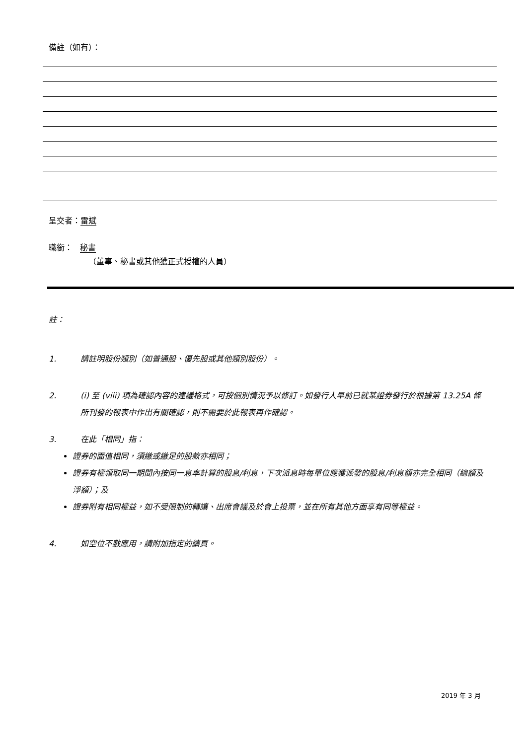備註（如有）：
呈交者：雷斌
職銜： 秘書
（董事、秘書或其他獲正式授權的人員）
註：
1. 請註明股份類別（如普通股、優先股或其他類別股份）。
2. (i) 至 (viii) 項為確認內容的建議格式，可按個別情況予以修訂。如發行人早前已就某證券發行於根據第 13.25A 條所刊發的報表中作出有關確認，則不需要於此報表再作確認。
3. 在此「相同」指：
證券的面值相同，須繳或繳足的股款亦相同；
證券有權領取同一期間內按同一息率計算的股息/利息，下次派息時每單位應獲派發的股息/利息額亦完全相同（總額及淨額）；及
證券附有相同權益，如不受限制的轉讓、出席會議及於會上投票，並在所有其他方面享有同等權益。
4. 如空位不敷應用，請附加指定的續頁。
2019 年 3 月